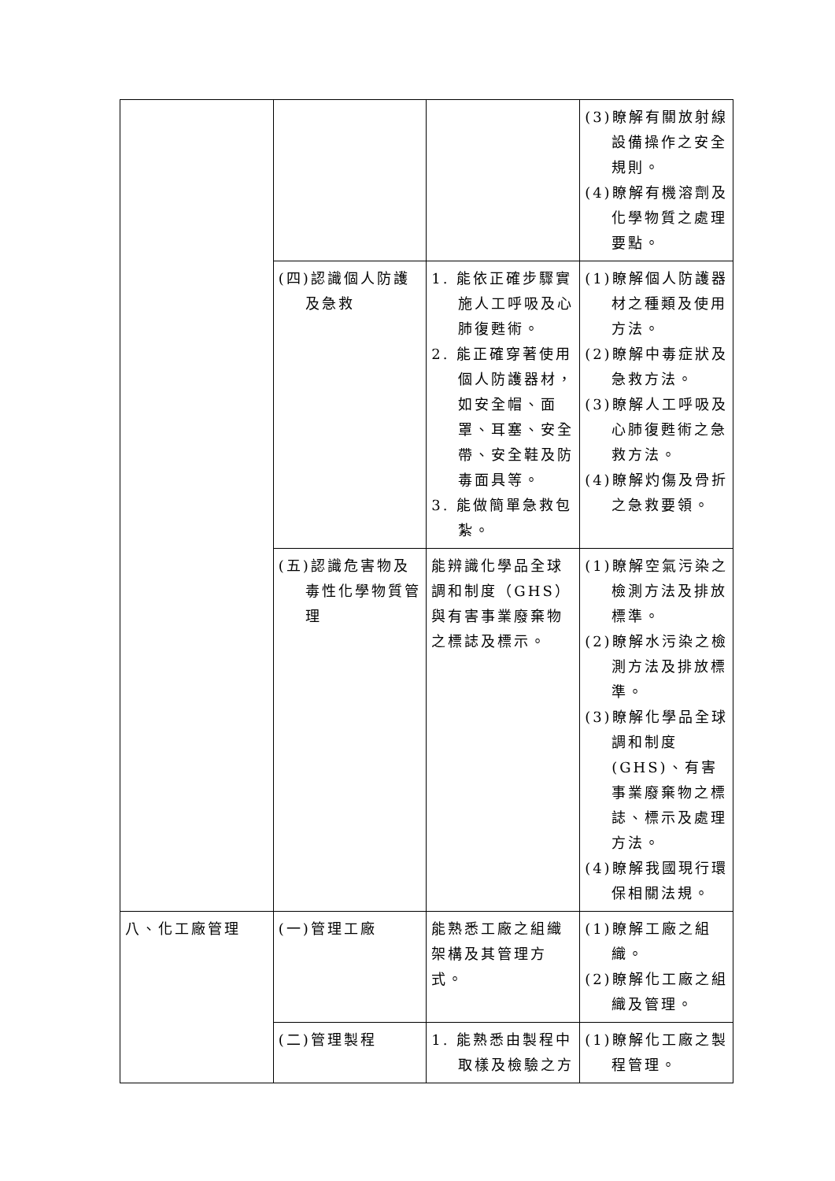| | | | (3)瞭解有關放射線設備操作之安全規則。 (4)瞭解有機溶劑及化學物質之處理要點。 |
| | (四)認識個人防護及急救 | 1. 能依正確步驟實施人工呼吸及心肺復甦術。 2. 能正確穿著使用個人防護器材，如安全帽、面罩、耳塞、安全帶、安全鞋及防毒面具等。 3. 能做簡單急救包紮。 | (1)瞭解個人防護器材之種類及使用方法。 (2)瞭解中毒症狀及急救方法。 (3)瞭解人工呼吸及心肺復甦術之急救方法。 (4)瞭解灼傷及骨折之急救要領。 |
| | (五)認識危害物及毒性化學物質管理 | 能辨識化學品全球調和制度（GHS）與有害事業廢棄物之標誌及標示。 | (1)瞭解空氣污染之檢測方法及排放標準。 (2)瞭解水污染之檢測方法及排放標準。 (3)瞭解化學品全球調和制度(GHS)、有害事業廢棄物之標誌、標示及處理方法。 (4)瞭解我國現行環保相關法規。 |
| 八、化工廠管理 | (一)管理工廠 | 能熟悉工廠之組織架構及其管理方式。 | (1)瞭解工廠之組織。 (2)瞭解化工廠之組織及管理。 |
| | (二)管理製程 | 1. 能熟悉由製程中取樣及檢驗之方 | (1)瞭解化工廠之製程管理。 |